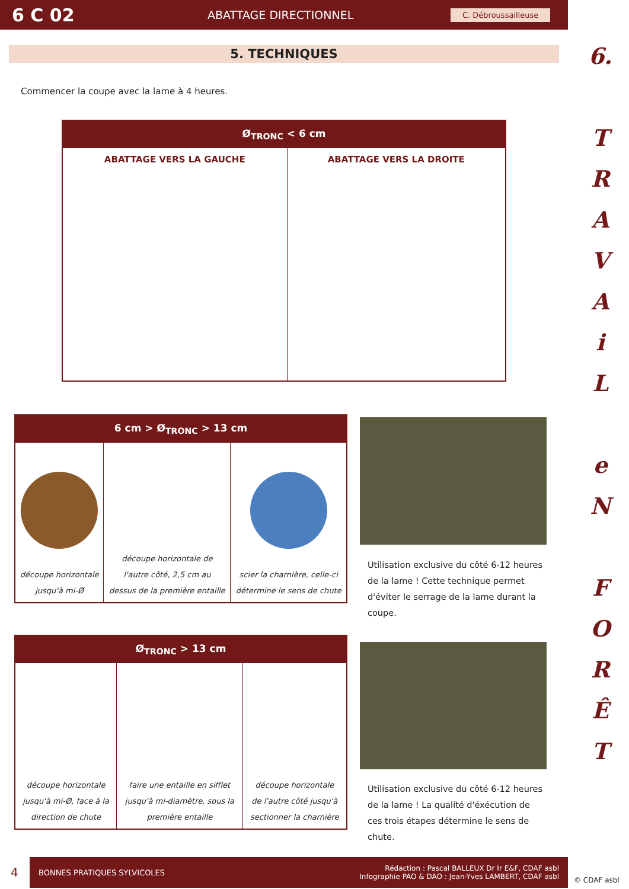6 C 02
ABATTAGE DIRECTIONNEL
C. Débroussailleuse
6.
T
R
A
V
A
i
L
e
N
F
O
R
Ê
T
5. TECHNIQUES
Commencer la coupe avec la lame à 4 heures.
| Ø<sub>TRONC</sub> < 6 cm | |
| --- | --- |
| ABATTAGE VERS LA GAUCHE | ABATTAGE VERS LA DROITE |
| 6 cm > Ø<sub>TRONC</sub> > 13 cm | | |
| --- | --- | --- |
| découpe horizontale jusqu'à mi-Ø | découpe horizontale de l'autre côté, 2,5 cm au dessus de la première entaille | scier la charnière, celle-ci détermine le sens de chute |
Utilisation exclusive du côté 6-12 heures de la lame ! Cette technique permet d'éviter le serrage de la lame durant la coupe.
| Ø<sub>TRONC</sub> > 13 cm | | |
| --- | --- | --- |
| découpe horizontale jusqu'à mi-Ø, face à la direction de chute | faire une entaille en sifflet jusqu'à mi-diamètre, sous la première entaille | découpe horizontale de l'autre côté jusqu'à sectionner la charnière |
Utilisation exclusive du côté 6-12 heures de la lame ! La qualité d'éxécution de ces trois étapes détermine le sens de chute.
4
BONNES PRATIQUES SYLVICOLES Rédaction : Pascal BALLEUX Dr Ir E&F, CDAF asbl
Infographie PAO & DAO : Jean-Yves LAMBERT, CDAF asbl
© CDAF asbl